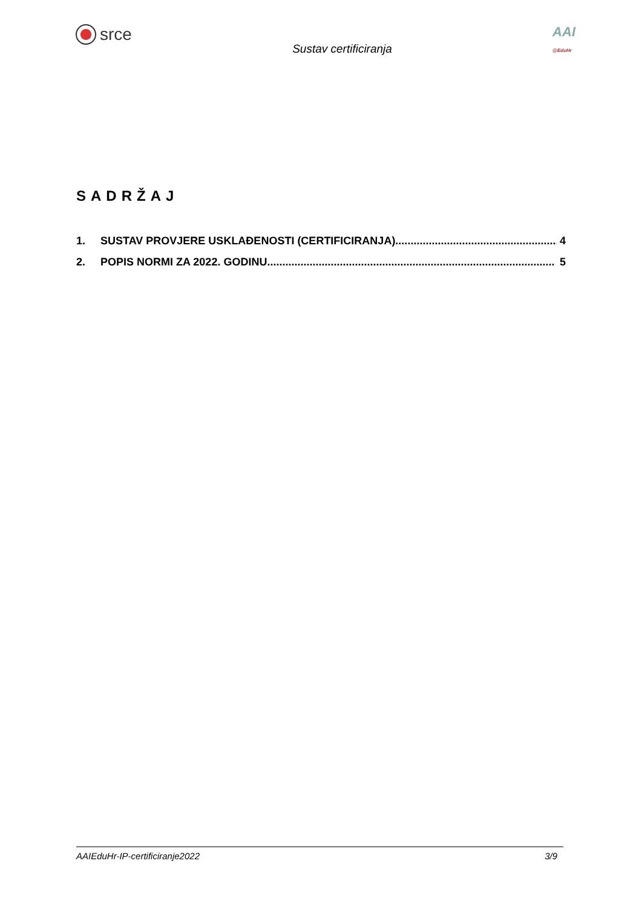srce
Sustav certificiranja
AAI
@EduHr
SADRŽAJ
1. SUSTAV PROVJERE USKLAĐENOSTI (CERTIFICIRANJA)...................................................... 4
2. POPIS NORMI ZA 2022. GODINU............................................................................................... 5
AAIEduHr-IP-certificiranje2022 3/9